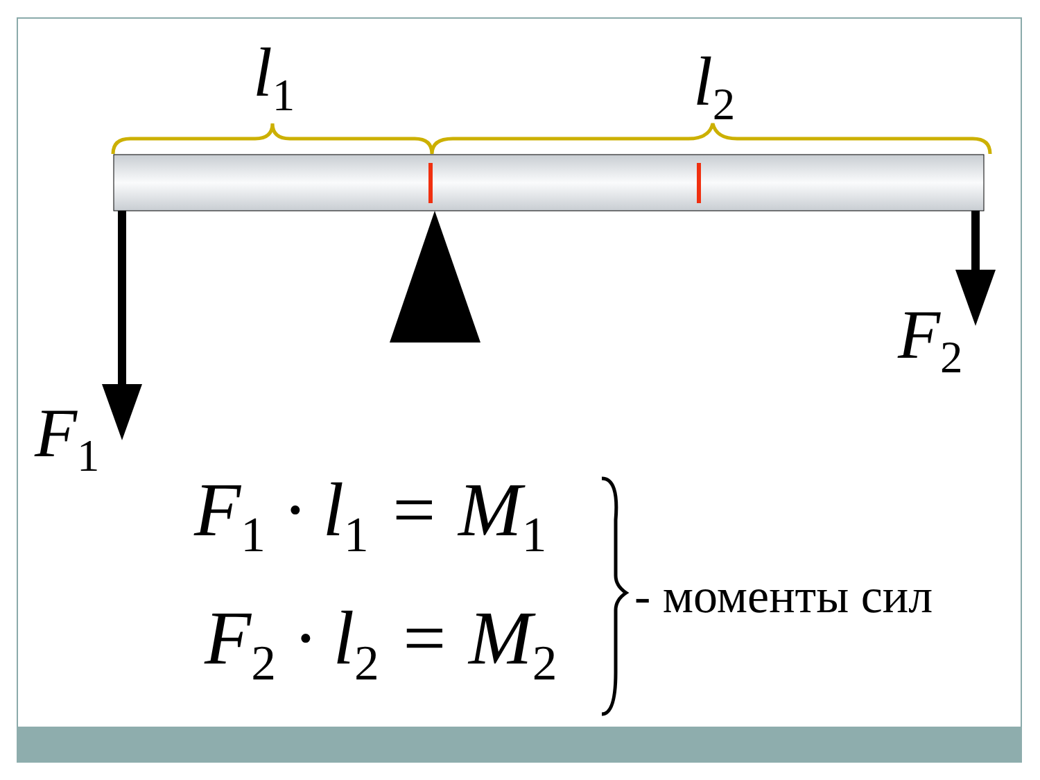l<sub>1</sub> l<sub>2</sub>
F<sub>1</sub>
F<sub>2</sub>
F<sub>1</sub> · l<sub>1</sub> = M<sub>1</sub>
F<sub>2</sub> · l<sub>2</sub> = M<sub>2</sub>
- моменты сил